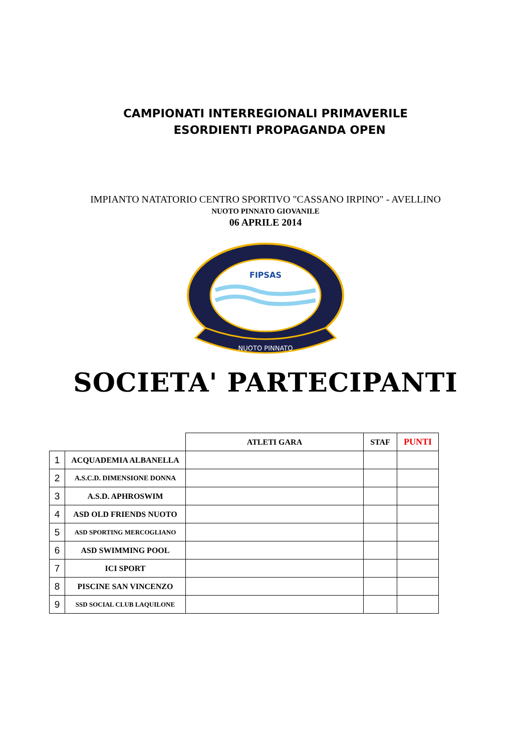CAMPIONATI INTERREGIONALI PRIMAVERILE
ESORDIENTI PROPAGANDA OPEN
IMPIANTO NATATORIO CENTRO SPORTIVO "CASSANO IRPINO" - AVELLINO
NUOTO PINNATO GIOVANILE
06 APRILE 2014
FIPSAS
NUOTO PINNATO
SOCIETA' PARTECIPANTI
| | | ATLETI GARA | STAF | PUNTI |
| --- | --- | --- | --- | --- |
| 1 | ACQUADEMIA ALBANELLA | | | |
| 2 | A.S.C.D. DIMENSIONE DONNA | | | |
| 3 | A.S.D. APHROSWIM | | | |
| 4 | ASD OLD FRIENDS NUOTO | | | |
| 5 | ASD SPORTING MERCOGLIANO | | | |
| 6 | ASD SWIMMING POOL | | | |
| 7 | ICI SPORT | | | |
| 8 | PISCINE SAN VINCENZO | | | |
| 9 | SSD SOCIAL CLUB LAQUILONE | | | |